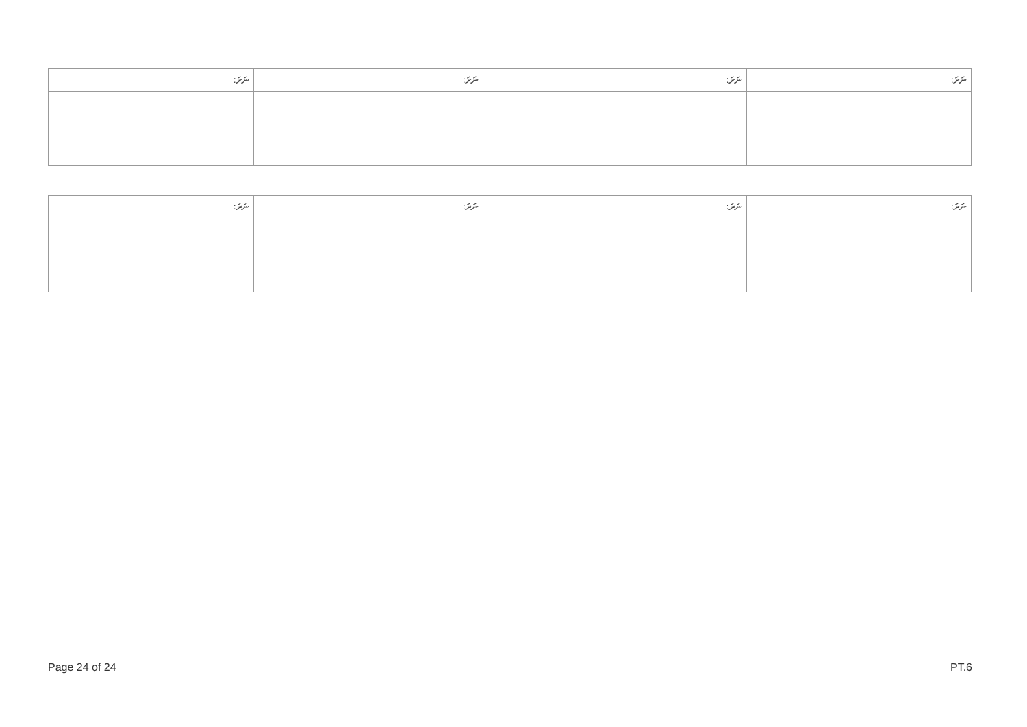| ނަރަ: | ނަރަ: | ނަރަ: | ނަރަ: |
| --- | --- | --- | --- |
| ނަރަ: | ނަރަ: | ނަރަ: | ނަރަ: |
| --- | --- | --- | --- |
Page 24 of 24 PT.6